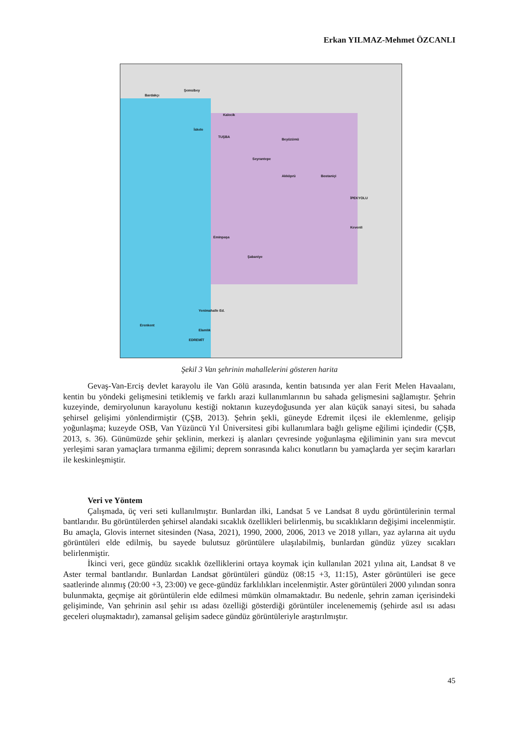Erkan YILMAZ-Mehmet ÖZCANLI
Bardakçı
Şemsibey
Kalecik
İskele
TUŞBA
Beyüzümü
Seyrantepe
Akköprü Bostaniçi
İPEKYOLU
Kevenli
Eminpaşa
Şabaniye
Yenimahalle Ed.
Erenkent
EDREMİT
Elamlık
Şekil 3 Van şehrinin mahallelerini gösteren harita
Gevaş-Van-Erciş devlet karayolu ile Van Gölü arasında, kentin batısında yer alan Ferit Melen Havaalanı, kentin bu yöndeki gelişmesini tetiklemiş ve farklı arazi kullanımlarının bu sahada gelişmesini sağlamıştır. Şehrin kuzeyinde, demiryolunun karayolunu kestiği noktanın kuzeydoğusunda yer alan küçük sanayi sitesi, bu sahada şehirsel gelişimi yönlendirmiştir (ÇŞB, 2013). Şehrin şekli, güneyde Edremit ilçesi ile eklemlenme, gelişip yoğunlaşma; kuzeyde OSB, Van Yüzüncü Yıl Üniversitesi gibi kullanımlara bağlı gelişme eğilimi içindedir (ÇŞB, 2013, s. 36). Günümüzde şehir şeklinin, merkezi iş alanları çevresinde yoğunlaşma eğiliminin yanı sıra mevcut yerleşimi saran yamaçlara tırmanma eğilimi; deprem sonrasında kalıcı konutların bu yamaçlarda yer seçim kararları ile keskinleşmiştir.
Veri ve Yöntem
Çalışmada, üç veri seti kullanılmıştır. Bunlardan ilki, Landsat 5 ve Landsat 8 uydu görüntülerinin termal bantlarıdır. Bu görüntülerden şehirsel alandaki sıcaklık özellikleri belirlenmiş, bu sıcaklıkların değişimi incelenmiştir. Bu amaçla, Glovis internet sitesinden (Nasa, 2021), 1990, 2000, 2006, 2013 ve 2018 yılları, yaz aylarına ait uydu görüntüleri elde edilmiş, bu sayede bulutsuz görüntülere ulaşılabilmiş, bunlardan gündüz yüzey sıcakları belirlenmiştir.
İkinci veri, gece gündüz sıcaklık özelliklerini ortaya koymak için kullanılan 2021 yılına ait, Landsat 8 ve Aster termal bantlarıdır. Bunlardan Landsat görüntüleri gündüz (08:15 +3, 11:15), Aster görüntüleri ise gece saatlerinde alınmış (20:00 +3, 23:00) ve gece-gündüz farklılıkları incelenmiştir. Aster görüntüleri 2000 yılından sonra bulunmakta, geçmişe ait görüntülerin elde edilmesi mümkün olmamaktadır. Bu nedenle, şehrin zaman içerisindeki gelişiminde, Van şehrinin asıl şehir ısı adası özelliği gösterdiği görüntüler incelenememiş (şehirde asıl ısı adası geceleri oluşmaktadır), zamansal gelişim sadece gündüz görüntüleriyle araştırılmıştır.
45